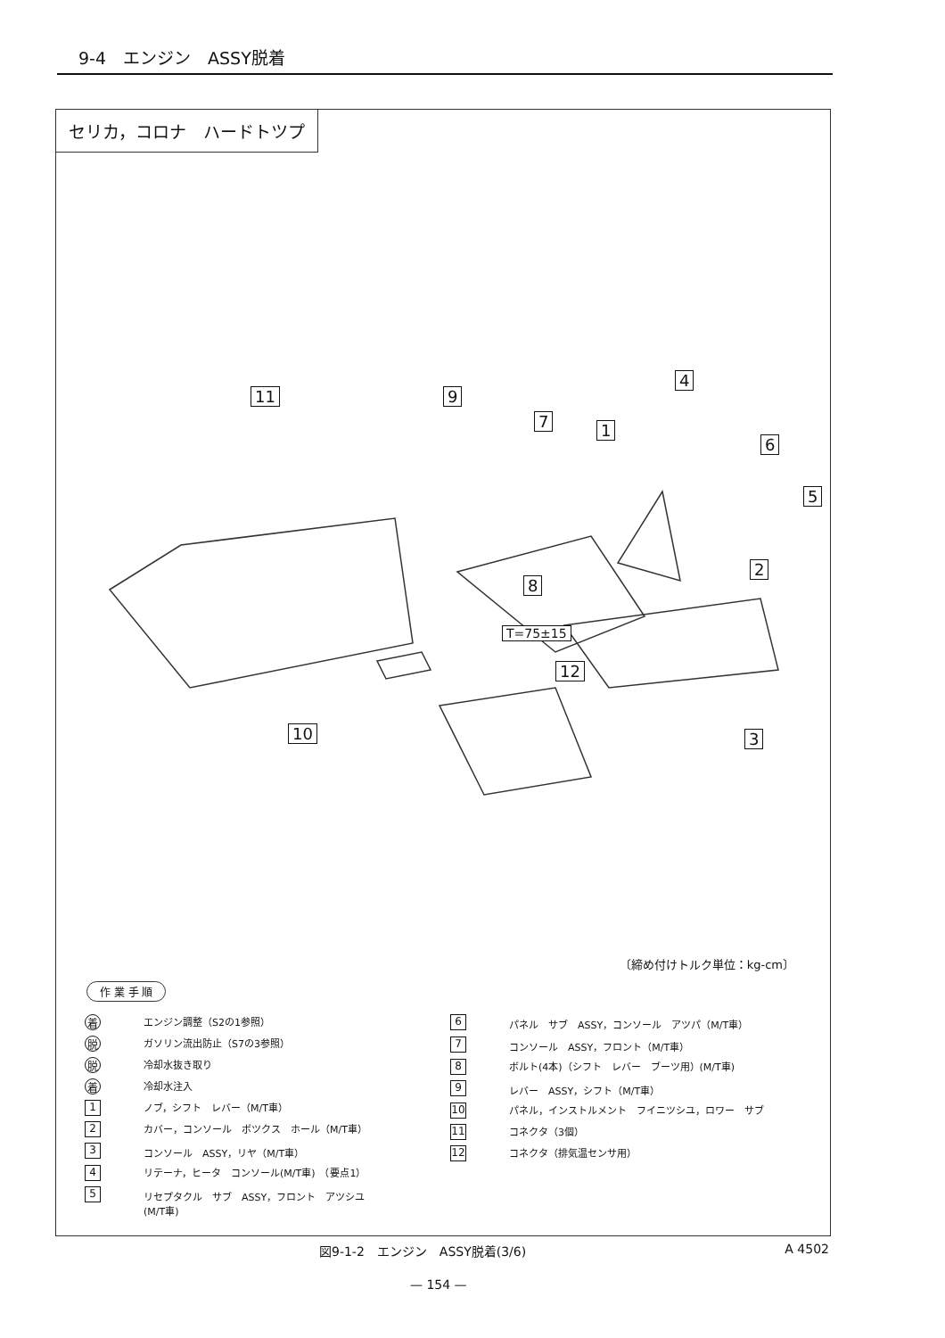9-4　エンジン　ASSY脱着
セリカ，コロナ　ハードトツプ
11 9
7 1
4
6
5
2
8
T=75±15
12
10 3
〔締め付けトルク単位：kg-cm〕
作 業 手 順
着エンジン調整（S2の1参照）
脱ガソリン流出防止（S7の3参照）
脱冷却水抜き取り
着冷却水注入
1 ノブ，シフト　レバー（M/T車）
2 カバー，コンソール　ボツクス　ホール（M/T車）
3 コンソール　ASSY，リヤ（M/T車）
4 リテーナ，ヒータ　コンソール(M/T車)　（要点1）
5 リセプタクル　サブ　ASSY，フロント　アツシユ
(M/T車)
6 パネル　サブ　ASSY，コンソール　アツパ（M/T車）
7 コンソール　ASSY，フロント（M/T車）
8 ボルト(4本)（シフト　レバー　ブーツ用）(M/T車)
9 レバー　ASSY，シフト（M/T車）
10 パネル，インストルメント　フイニツシユ，ロワー　サブ
11 コネクタ（3個）
12 コネクタ（排気温センサ用）
図9-1-2　エンジン　ASSY脱着(3/6) A 4502
— 154 —